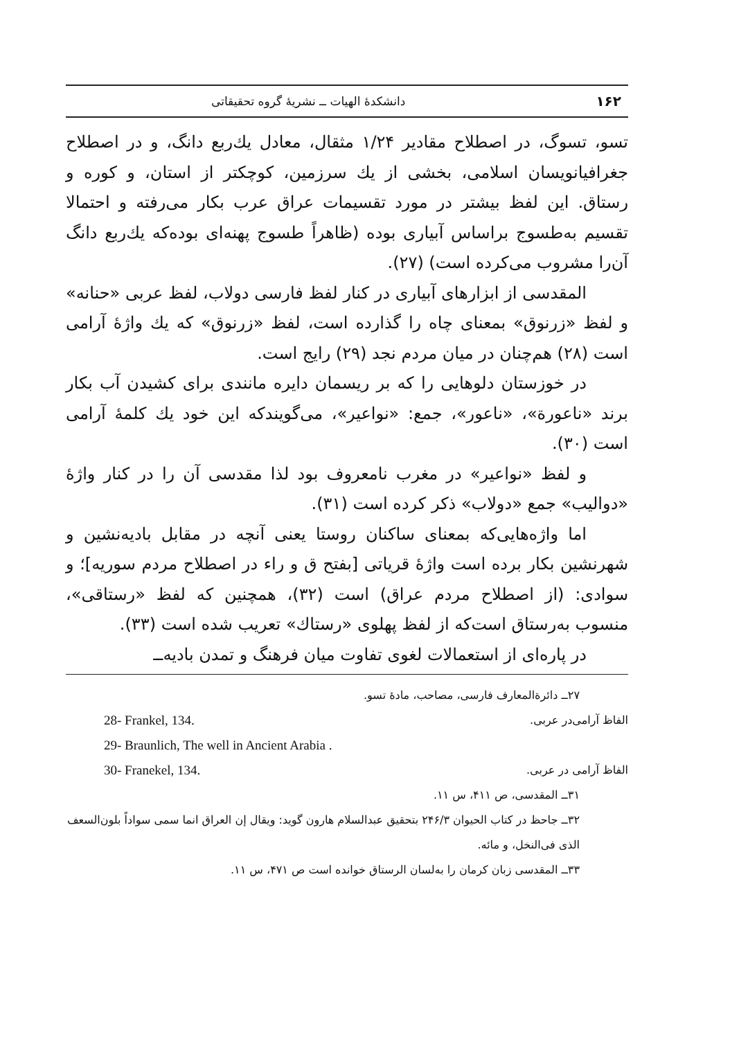۱۶۲ دانشکدهٔ الهیات ــ نشریهٔ گروه تحقیقاتی
تسو، تسوگ، در اصطلاح مقادیر ۱/۲۴ مثقال، معادل یك‌ربع دانگ، و در اصطلاح جغرافیانویسان اسلامی، بخشی از یك سرزمین، کوچکتر از استان، و کوره و رستاق. این لفظ بیشتر در مورد تقسیمات عراق عرب بکار می‌رفته و احتمالا تقسیم به‌طسوج براساس آبیاری بوده (ظاهراً طسوج پهنه‌ای بوده‌که یك‌ربع دانگ آن‌را مشروب می‌کرده است) (۲۷).
المقدسی از ابزارهای آبیاری در کنار لفظ فارسی دولاب، لفظ عربی «حنانه» و لفظ «زرنوق» بمعنای چاه را گذارده است، لفظ «زرنوق» که یك واژهٔ آرامی است (۲۸) هم‌چنان در میان مردم نجد (۲۹) رایج است.
در خوزستان دلوهایی را که بر ریسمان دایره مانندی برای کشیدن آب بکار برند «ناعورة»، «ناعور»، جمع: «نواعیر»، می‌گویندکه این خود یك کلمهٔ آرامی است (۳۰).
و لفظ «نواعیر» در مغرب نامعروف بود لذا مقدسی آن را در کنار واژهٔ «دوالیب» جمع «دولاب» ذکر کرده است (۳۱).
اما واژه‌هایی‌که بمعنای ساکنان روستا یعنی آنچه در مقابل بادیه‌نشین و شهرنشین بکار برده است واژهٔ قریاتی [بفتح ق و راء در اصطلاح مردم سوریه]؛ و سوادی: (از اصطلاح مردم عراق) است (۳۲)، همچنین که لفظ «رستاقی»، منسوب به‌رستاق است‌که از لفظ پهلوی «رستاك» تعریب شده است (۳۳).
در پاره‌ای از استعمالات لغوی تفاوت میان فرهنگ و تمدن بادیه‌ــ
۲۷ــ دائرةالمعارف فارسی، مصاحب، مادهٔ تسو.
28- Frankel, 134.
الفاظ آرامی‌در عربی.
29- Braunlich, The well in Ancient Arabia .
30- Franekel, 134.
الفاظ آرامی در عربی.
۳۱ــ المقدسی، ص ۴۱۱، س ۱۱.
۳۲ــ جاحظ در کتاب الحیوان ۲۴۶/۳ بتحقیق عبدالسلام هارون گوید: ویقال إن العراق انما سمی سواداً بلون‌السعف الذی فی‌النخل، و مائه.
۳۳ــ المقدسی زبان کرمان را به‌لسان الرستاق خوانده است ص ۴۷۱، س ۱۱.